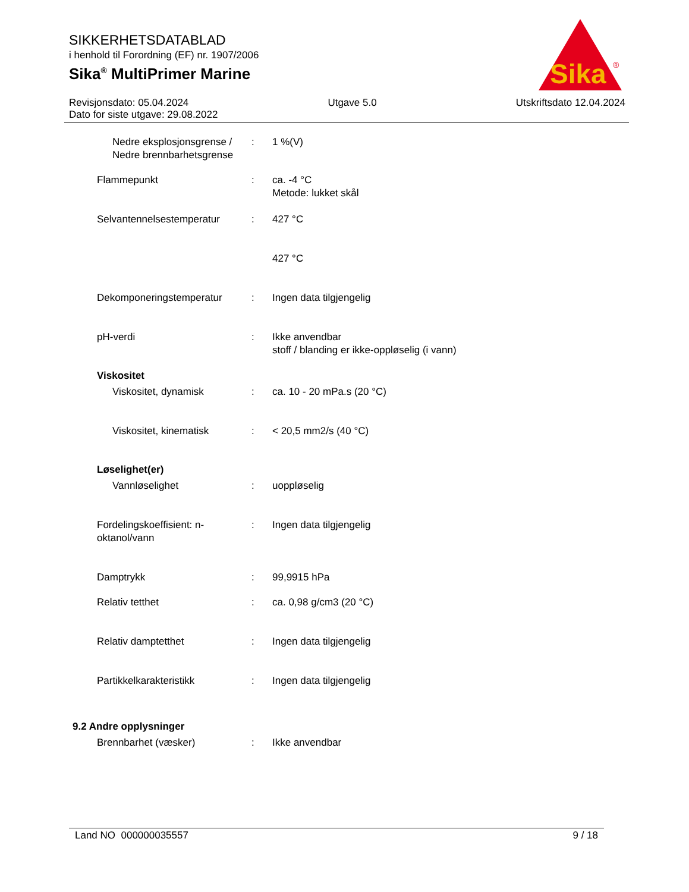SIKKERHETSDATABLAD
i henhold til Forordning (EF) nr. 1907/2006
Sika<sup>®</sup> MultiPrimer Marine
Sika
®
Revisjonsdato: 05.04.2024 Utgave 5.0 Utskriftsdato 12.04.2024
Dato for siste utgave: 29.08.2022
Nedre eksplosjonsgrense / Nedre brennbarhetsgrense
: 1 %(V)
Flammepunkt : ca. -4 °C
Metode: lukket skål
Selvantennelsestemperatur : 427 °C
427 °C
Dekomponeringstemperatur : Ingen data tilgjengelig
pH-verdi : Ikke anvendbar
stoff / blanding er ikke-oppløselig (i vann)
Viskositet
Viskositet, dynamisk : ca. 10 - 20 mPa.s (20 °C)
Viskositet, kinematisk : < 20,5 mm2/s (40 °C)
Løselighet(er)
Vannløselighet : uoppløselig
Fordelingskoeffisient: n-oktanol/vann
: Ingen data tilgjengelig
Damptrykk : 99,9915 hPa
Relativ tetthet : ca. 0,98 g/cm3 (20 °C)
Relativ damptetthet : Ingen data tilgjengelig
Partikkelkarakteristikk : Ingen data tilgjengelig
9.2 Andre opplysninger
Brennbarhet (væsker) : Ikke anvendbar
Land NO 000000035557 9 / 18